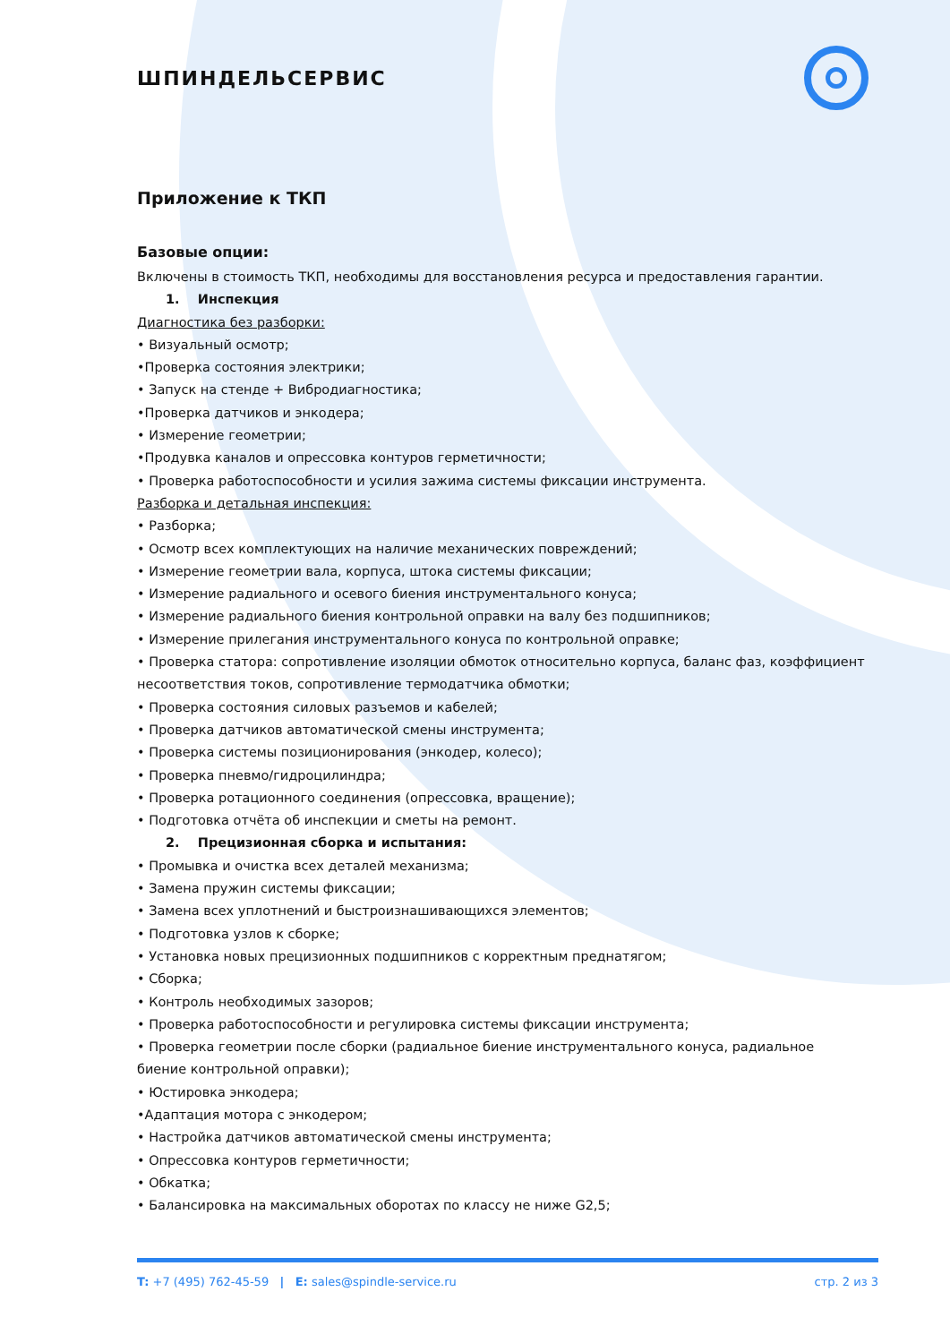ШПИНДЕЛЬСЕРВИС
Приложение к ТКП
Базовые опции:
Включены в стоимость ТКП, необходимы для восстановления ресурса и предоставления гарантии.
1. Инспекция
Диагностика без разборки:
• Визуальный осмотр;
•Проверка состояния электрики;
• Запуск на стенде + Вибродиагностика;
•Проверка датчиков и энкодера;
• Измерение геометрии;
•Продувка каналов и опрессовка контуров герметичности;
• Проверка работоспособности и усилия зажима системы фиксации инструмента.
Разборка и детальная инспекция:
• Разборка;
• Осмотр всех комплектующих на наличие механических повреждений;
• Измерение геометрии вала, корпуса, штока системы фиксации;
• Измерение радиального и осевого биения инструментального конуса;
• Измерение радиального биения контрольной оправки на валу без подшипников;
• Измерение прилегания инструментального конуса по контрольной оправке;
• Проверка статора: сопротивление изоляции обмоток относительно корпуса, баланс фаз, коэффициент несоответствия токов, сопротивление термодатчика обмотки;
• Проверка состояния силовых разъемов и кабелей;
• Проверка датчиков автоматической смены инструмента;
• Проверка системы позиционирования (энкодер, колесо);
• Проверка пневмо/гидроцилиндра;
• Проверка ротационного соединения (опрессовка, вращение);
• Подготовка отчёта об инспекции и сметы на ремонт.
2. Прецизионная сборка и испытания:
• Промывка и очистка всех деталей механизма;
• Замена пружин системы фиксации;
• Замена всех уплотнений и быстроизнашивающихся элементов;
• Подготовка узлов к сборке;
• Установка новых прецизионных подшипников с корректным преднатягом;
• Сборка;
• Контроль необходимых зазоров;
• Проверка работоспособности и регулировка системы фиксации инструмента;
• Проверка геометрии после сборки (радиальное биение инструментального конуса, радиальное биение контрольной оправки);
• Юстировка энкодера;
•Адаптация мотора с энкодером;
• Настройка датчиков автоматической смены инструмента;
• Опрессовка контуров герметичности;
• Обкатка;
• Балансировка на максимальных оборотах по классу не ниже G2,5;
T: +7 (495) 762-45-59 | E: sales@spindle-service.ru стр. 2 из 3